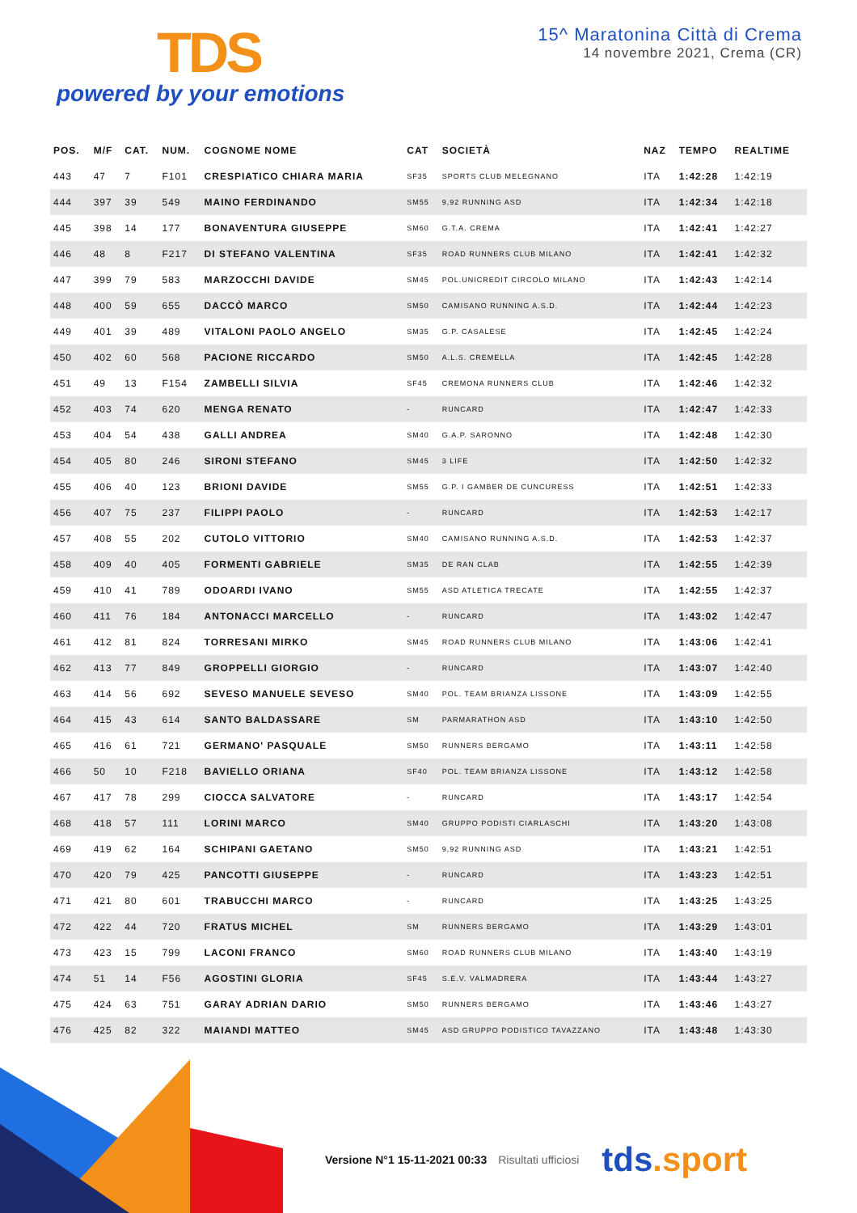TDS
powered by your emotions
15^ Maratonina Città di Crema
14 novembre 2021, Crema (CR)
| POS. | M/F | CAT. | NUM. | COGNOME NOME | CAT | SOCIETÀ | NAZ | TEMPO | REALTIME |
| --- | --- | --- | --- | --- | --- | --- | --- | --- | --- |
| 443 | 47 | 7 | F101 | CRESPIATICO CHIARA MARIA | SF35 | SPORTS CLUB MELEGNANO | ITA | 1:42:28 | 1:42:19 |
| 444 | 397 | 39 | 549 | MAINO FERDINANDO | SM55 | 9,92 RUNNING ASD | ITA | 1:42:34 | 1:42:18 |
| 445 | 398 | 14 | 177 | BONAVENTURA GIUSEPPE | SM60 | G.T.A. CREMA | ITA | 1:42:41 | 1:42:27 |
| 446 | 48 | 8 | F217 | DI STEFANO VALENTINA | SF35 | ROAD RUNNERS CLUB MILANO | ITA | 1:42:41 | 1:42:32 |
| 447 | 399 | 79 | 583 | MARZOCCHI DAVIDE | SM45 | POL.UNICREDIT CIRCOLO MILANO | ITA | 1:42:43 | 1:42:14 |
| 448 | 400 | 59 | 655 | DACCÒ MARCO | SM50 | CAMISANO RUNNING A.S.D. | ITA | 1:42:44 | 1:42:23 |
| 449 | 401 | 39 | 489 | VITALONI PAOLO ANGELO | SM35 | G.P. CASALESE | ITA | 1:42:45 | 1:42:24 |
| 450 | 402 | 60 | 568 | PACIONE RICCARDO | SM50 | A.L.S. CREMELLA | ITA | 1:42:45 | 1:42:28 |
| 451 | 49 | 13 | F154 | ZAMBELLI SILVIA | SF45 | CREMONA RUNNERS CLUB | ITA | 1:42:46 | 1:42:32 |
| 452 | 403 | 74 | 620 | MENGA RENATO | - | RUNCARD | ITA | 1:42:47 | 1:42:33 |
| 453 | 404 | 54 | 438 | GALLI ANDREA | SM40 | G.A.P. SARONNO | ITA | 1:42:48 | 1:42:30 |
| 454 | 405 | 80 | 246 | SIRONI STEFANO | SM45 | 3 LIFE | ITA | 1:42:50 | 1:42:32 |
| 455 | 406 | 40 | 123 | BRIONI DAVIDE | SM55 | G.P. I GAMBER DE CUNCURESS | ITA | 1:42:51 | 1:42:33 |
| 456 | 407 | 75 | 237 | FILIPPI PAOLO | - | RUNCARD | ITA | 1:42:53 | 1:42:17 |
| 457 | 408 | 55 | 202 | CUTOLO VITTORIO | SM40 | CAMISANO RUNNING A.S.D. | ITA | 1:42:53 | 1:42:37 |
| 458 | 409 | 40 | 405 | FORMENTI GABRIELE | SM35 | DE RAN CLAB | ITA | 1:42:55 | 1:42:39 |
| 459 | 410 | 41 | 789 | ODOARDI IVANO | SM55 | ASD ATLETICA TRECATE | ITA | 1:42:55 | 1:42:37 |
| 460 | 411 | 76 | 184 | ANTONACCI MARCELLO | - | RUNCARD | ITA | 1:43:02 | 1:42:47 |
| 461 | 412 | 81 | 824 | TORRESANI MIRKO | SM45 | ROAD RUNNERS CLUB MILANO | ITA | 1:43:06 | 1:42:41 |
| 462 | 413 | 77 | 849 | GROPPELLI GIORGIO | - | RUNCARD | ITA | 1:43:07 | 1:42:40 |
| 463 | 414 | 56 | 692 | SEVESO MANUELE SEVESO | SM40 | POL. TEAM BRIANZA LISSONE | ITA | 1:43:09 | 1:42:55 |
| 464 | 415 | 43 | 614 | SANTO BALDASSARE | SM | PARMARATHON ASD | ITA | 1:43:10 | 1:42:50 |
| 465 | 416 | 61 | 721 | GERMANO' PASQUALE | SM50 | RUNNERS BERGAMO | ITA | 1:43:11 | 1:42:58 |
| 466 | 50 | 10 | F218 | BAVIELLO ORIANA | SF40 | POL. TEAM BRIANZA LISSONE | ITA | 1:43:12 | 1:42:58 |
| 467 | 417 | 78 | 299 | CIOCCA SALVATORE | - | RUNCARD | ITA | 1:43:17 | 1:42:54 |
| 468 | 418 | 57 | 111 | LORINI MARCO | SM40 | GRUPPO PODISTI CIARLASCHI | ITA | 1:43:20 | 1:43:08 |
| 469 | 419 | 62 | 164 | SCHIPANI GAETANO | SM50 | 9,92 RUNNING ASD | ITA | 1:43:21 | 1:42:51 |
| 470 | 420 | 79 | 425 | PANCOTTI GIUSEPPE | - | RUNCARD | ITA | 1:43:23 | 1:42:51 |
| 471 | 421 | 80 | 601 | TRABUCCHI MARCO | - | RUNCARD | ITA | 1:43:25 | 1:43:25 |
| 472 | 422 | 44 | 720 | FRATUS MICHEL | SM | RUNNERS BERGAMO | ITA | 1:43:29 | 1:43:01 |
| 473 | 423 | 15 | 799 | LACONI FRANCO | SM60 | ROAD RUNNERS CLUB MILANO | ITA | 1:43:40 | 1:43:19 |
| 474 | 51 | 14 | F56 | AGOSTINI GLORIA | SF45 | S.E.V. VALMADRERA | ITA | 1:43:44 | 1:43:27 |
| 475 | 424 | 63 | 751 | GARAY ADRIAN DARIO | SM50 | RUNNERS BERGAMO | ITA | 1:43:46 | 1:43:27 |
| 476 | 425 | 82 | 322 | MAIANDI MATTEO | SM45 | ASD GRUPPO PODISTICO TAVAZZANO | ITA | 1:43:48 | 1:43:30 |
Versione N°1 15-11-2021 00:33 Risultati ufficiosi tds.sport